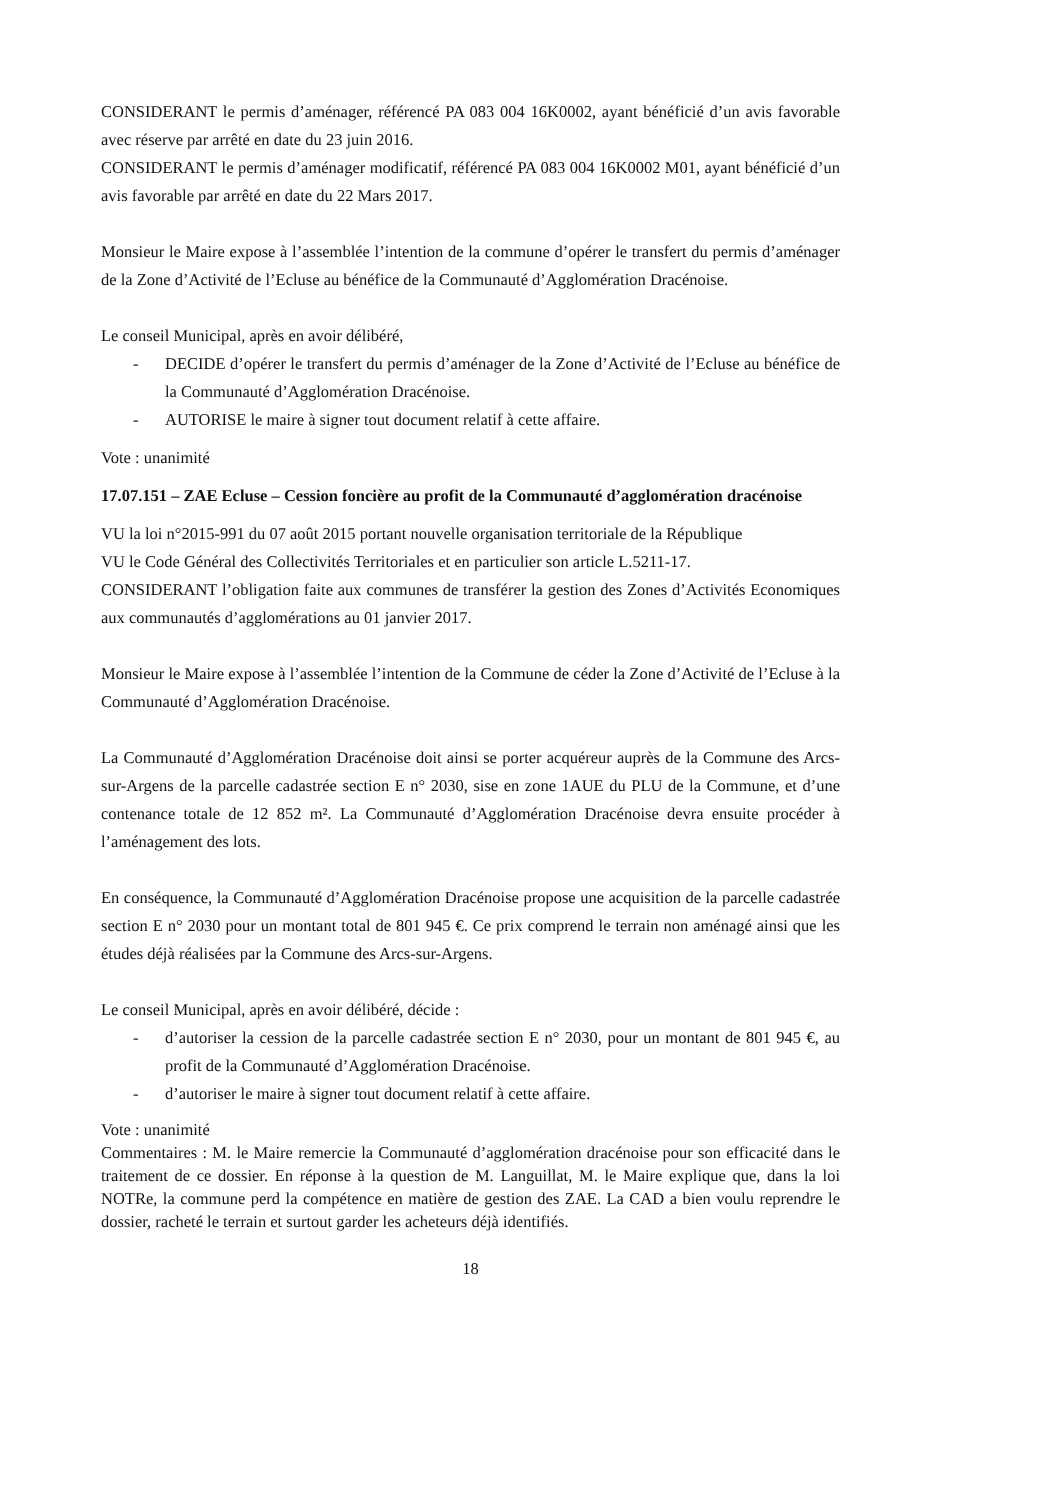CONSIDERANT le permis d’aménager, référencé PA 083 004 16K0002, ayant bénéficié d’un avis favorable avec réserve par arrêté en date du 23 juin 2016.
CONSIDERANT le permis d’aménager modificatif, référencé PA 083 004 16K0002 M01, ayant bénéficié d’un avis favorable par arrêté en date du 22 Mars 2017.
Monsieur le Maire expose à l’assemblée l’intention de la commune d’opérer le transfert du permis d’aménager de la Zone d’Activité de l’Ecluse au bénéfice de la Communauté d’Agglomération Dracénoise.
Le conseil Municipal, après en avoir délibéré,
- DECIDE d’opérer le transfert du permis d’aménager de la Zone d’Activité de l’Ecluse au bénéfice de la Communauté d’Agglomération Dracénoise.
- AUTORISE le maire à signer tout document relatif à cette affaire.
Vote : unanimité
17.07.151 – ZAE Ecluse – Cession foncière au profit de la Communauté d’agglomération dracénoise
VU la loi n°2015-991 du 07 août 2015 portant nouvelle organisation territoriale de la République
VU le Code Général des Collectivités Territoriales et en particulier son article L.5211-17.
CONSIDERANT l’obligation faite aux communes de transférer la gestion des Zones d’Activités Economiques aux communautés d’agglomérations au 01 janvier 2017.
Monsieur le Maire expose à l’assemblée l’intention de la Commune de céder la Zone d’Activité de l’Ecluse à la Communauté d’Agglomération Dracénoise.
La Communauté d’Agglomération Dracénoise doit ainsi se porter acquéreur auprès de la Commune des Arcs-sur-Argens de la parcelle cadastrée section E n° 2030, sise en zone 1AUE du PLU de la Commune, et d’une contenance totale de 12 852 m². La Communauté d’Agglomération Dracénoise devra ensuite procéder à l’aménagement des lots.
En conséquence, la Communauté d’Agglomération Dracénoise propose une acquisition de la parcelle cadastrée section E n° 2030 pour un montant total de 801 945 €. Ce prix comprend le terrain non aménagé ainsi que les études déjà réalisées par la Commune des Arcs-sur-Argens.
Le conseil Municipal, après en avoir délibéré, décide :
- d’autoriser la cession de la parcelle cadastrée section E n° 2030, pour un montant de 801 945 €, au profit de la Communauté d’Agglomération Dracénoise.
- d’autoriser le maire à signer tout document relatif à cette affaire.
Vote : unanimité
Commentaires : M. le Maire remercie la Communauté d’agglomération dracénoise pour son efficacité dans le traitement de ce dossier. En réponse à la question de M. Languillat, M. le Maire explique que, dans la loi NOTRe, la commune perd la compétence en matière de gestion des ZAE. La CAD a bien voulu reprendre le dossier, racheté le terrain et surtout garder les acheteurs déjà identifiés.
18